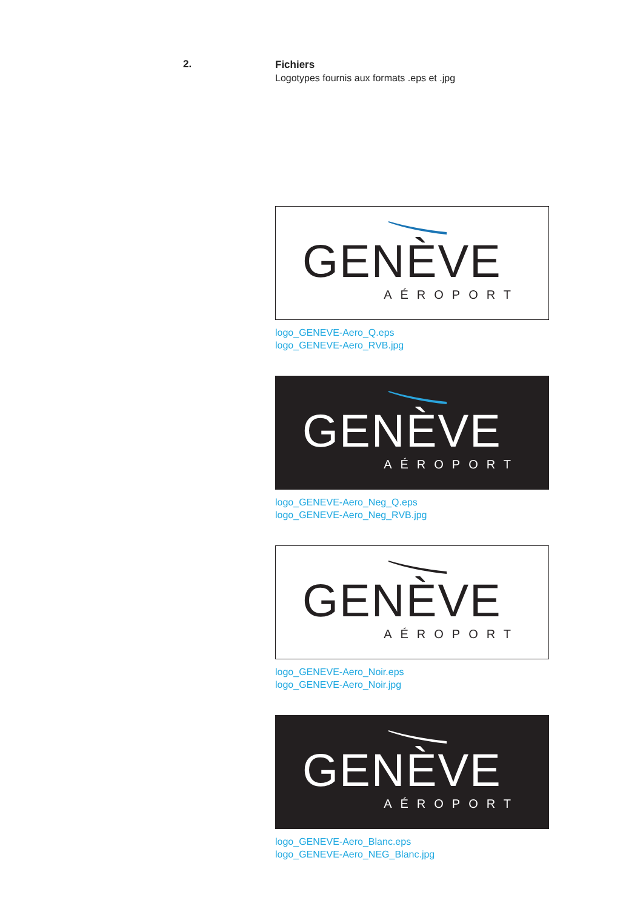2.
Fichiers
Logotypes fournis aux formats .eps et .jpg
GENÈVE
AÉROPORT
logo_GENEVE-Aero_Q.eps
logo_GENEVE-Aero_RVB.jpg
GENÈVE
AÉROPORT
logo_GENEVE-Aero_Neg_Q.eps
logo_GENEVE-Aero_Neg_RVB.jpg
GENÈVE
AÉROPORT
logo_GENEVE-Aero_Noir.eps
logo_GENEVE-Aero_Noir.jpg
GENÈVE
AÉROPORT
logo_GENEVE-Aero_Blanc.eps
logo_GENEVE-Aero_NEG_Blanc.jpg